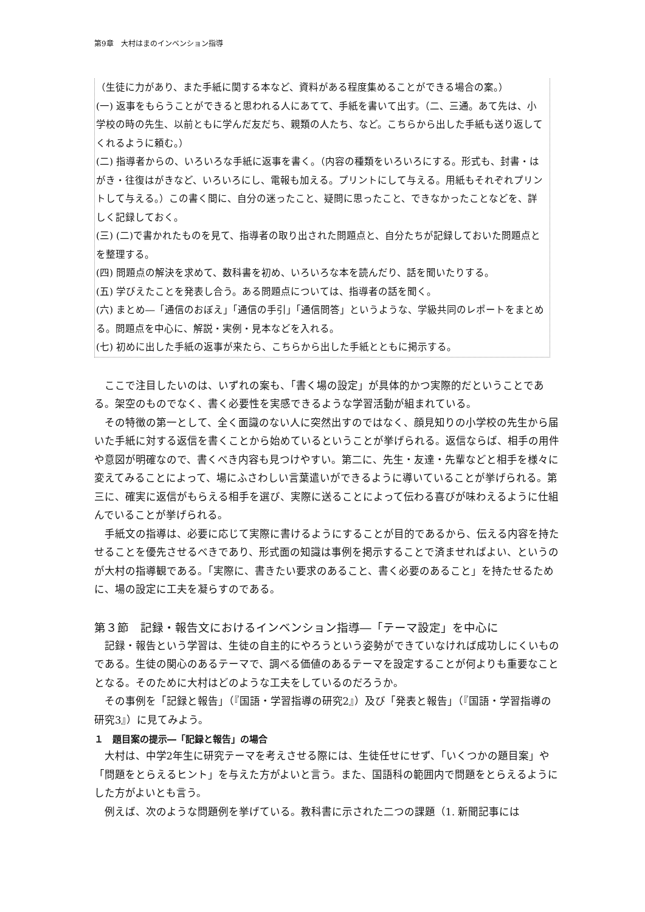第9章　大村はまのインベンション指導
（生徒に力があり、また手紙に関する本など、資料がある程度集めることができる場合の案。）
(一) 返事をもらうことができると思われる人にあてて、手紙を書いて出す。（二、三通。あて先は、小学校の時の先生、以前ともに学んだ友だち、親類の人たち、など。こちらから出した手紙も送り返してくれるように頼む。）
(二) 指導者からの、いろいろな手紙に返事を書く。（内容の種類をいろいろにする。形式も、封書・はがき・往復はがきなど、いろいろにし、電報も加える。プリントにして与える。用紙もそれぞれプリントして与える。）この書く間に、自分の迷ったこと、疑問に思ったこと、できなかったことなどを、詳しく記録しておく。
(三) (二)で書かれたものを見て、指導者の取り出された問題点と、自分たちが記録しておいた問題点とを整理する。
(四) 問題点の解決を求めて、数科書を初め、いろいろな本を読んだり、話を聞いたりする。
(五) 学びえたことを発表し合う。ある問題点については、指導者の話を聞く。
(六) まとめ―「通信のおぼえ」「通信の手引」「通信問答」というような、学級共同のレポートをまとめる。問題点を中心に、解説・実例・見本などを入れる。
(七) 初めに出した手紙の返事が来たら、こちらから出した手紙とともに掲示する。
ここで注目したいのは、いずれの案も、「書く場の設定」が具体的かつ実際的だということである。架空のものでなく、書く必要性を実感できるような学習活動が組まれている。
その特徴の第一として、全く面識のない人に突然出すのではなく、顔見知りの小学校の先生から届いた手紙に対する返信を書くことから始めているということが挙げられる。返信ならば、相手の用件や意図が明確なので、書くべき内容も見つけやすい。第二に、先生・友達・先輩などと相手を様々に変えてみることによって、場にふさわしい言葉遣いができるように導いていることが挙げられる。第三に、確実に返信がもらえる相手を選び、実際に送ることによって伝わる喜びが味わえるように仕組んでいることが挙げられる。
手紙文の指導は、必要に応じて実際に書けるようにすることが目的であるから、伝える内容を持たせることを優先させるべきであり、形式面の知識は事例を掲示することで済ませればよい、というのが大村の指導観である。「実際に、書きたい要求のあること、書く必要のあること」を持たせるために、場の設定に工夫を凝らすのである。
第３節　記録・報告文におけるインベンション指導―「テーマ設定」を中心に
記録・報告という学習は、生徒の自主的にやろうという姿勢ができていなければ成功しにくいものである。生徒の関心のあるテーマで、調べる価値のあるテーマを設定することが何よりも重要なこととなる。そのために大村はどのような工夫をしているのだろうか。
その事例を「記録と報告」（『国語・学習指導の研究2』）及び「発表と報告」（『国語・学習指導の研究3』）に見てみよう。
１　題目案の提示―「記録と報告」の場合
大村は、中学2年生に研究テーマを考えさせる際には、生徒任せにせず、「いくつかの題目案」や「問題をとらえるヒント」を与えた方がよいと言う。また、国語科の範囲内で問題をとらえるようにした方がよいとも言う。
例えば、次のような問題例を挙げている。教科書に示された二つの課題（1. 新聞記事には